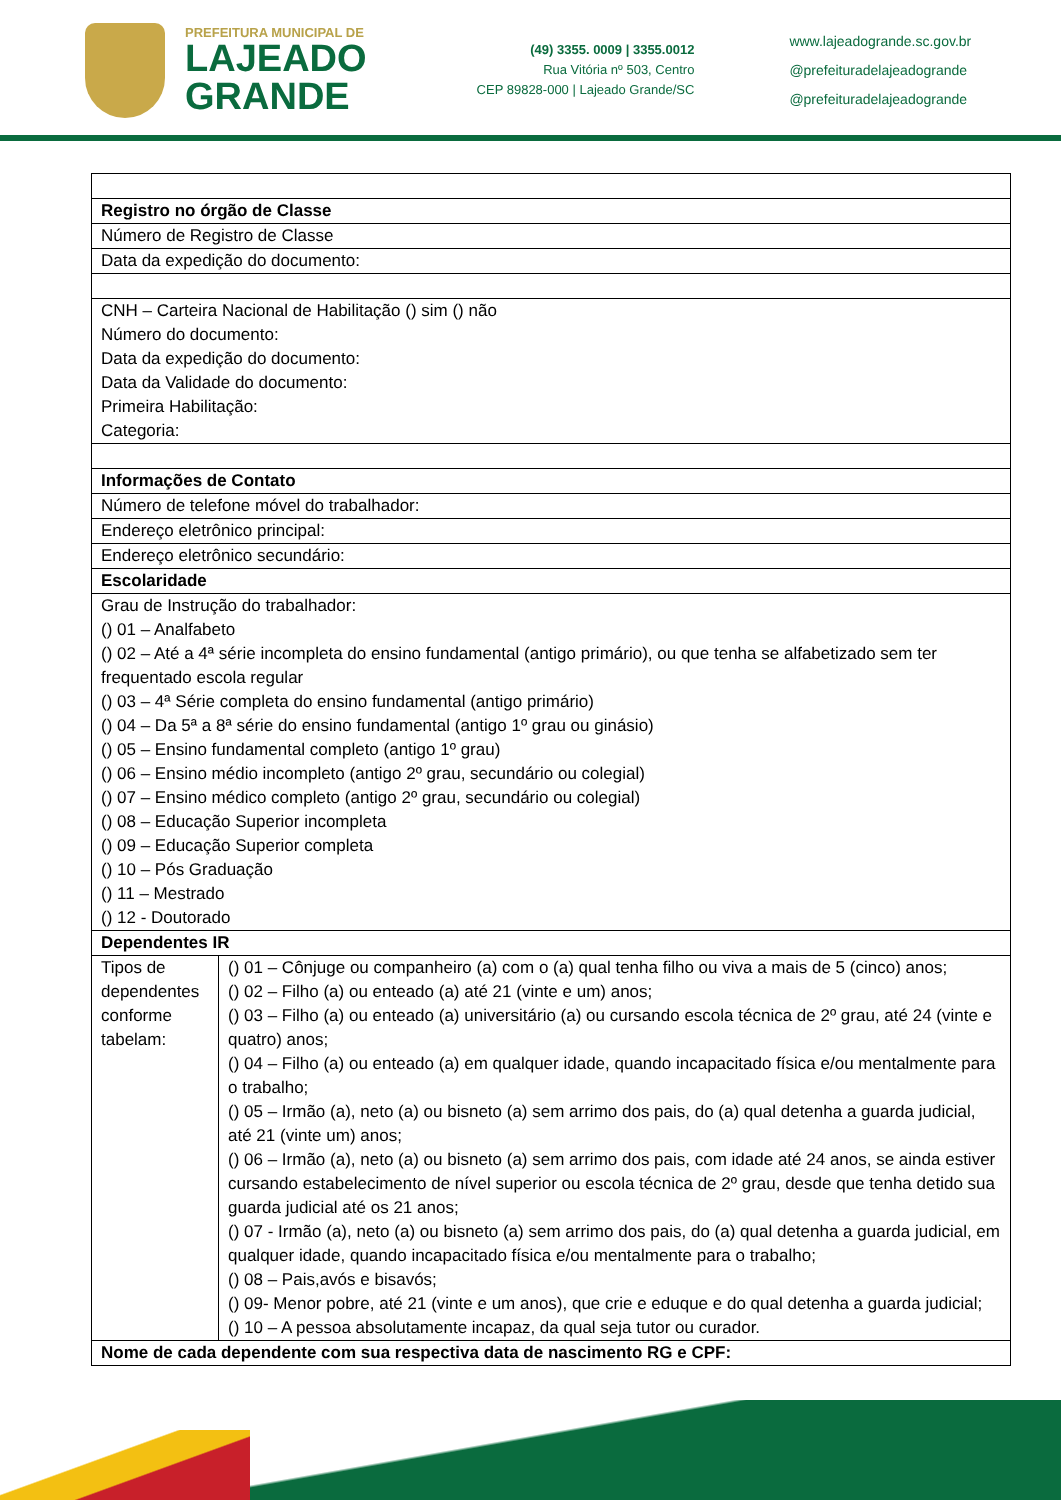PREFEITURA MUNICIPAL DE
LAJEADO
GRANDE
(49) 3355. 0009 | 3355.0012
Rua Vitória nº 503, Centro
CEP 89828-000 | Lajeado Grande/SC
www.lajeadogrande.sc.gov.br
@prefeituradelajeadogrande
@prefeituradelajeadogrande
| Registro no órgão de Classe | |
| Número de Registro de Classe | |
| Data da expedição do documento: | |
| CNH – Carteira Nacional de Habilitação () sim () não Número do documento: Data da expedição do documento: Data da Validade do documento: Primeira Habilitação: Categoria: | |
| Informações de Contato | |
| Número de telefone móvel do trabalhador: | |
| Endereço eletrônico principal: | |
| Endereço eletrônico secundário: | |
| Escolaridade | |
| Grau de Instrução do trabalhador: () 01 – Analfabeto () 02 – Até a 4ª série incompleta do ensino fundamental (antigo primário), ou que tenha se alfabetizado sem ter frequentado escola regular () 03 – 4ª Série completa do ensino fundamental (antigo primário) () 04 – Da 5ª a 8ª série do ensino fundamental (antigo 1º grau ou ginásio) () 05 – Ensino fundamental completo (antigo 1º grau) () 06 – Ensino médio incompleto (antigo 2º grau, secundário ou colegial) () 07 – Ensino médico completo (antigo 2º grau, secundário ou colegial) () 08 – Educação Superior incompleta () 09 – Educação Superior completa () 10 – Pós Graduação () 11 – Mestrado () 12 - Doutorado | |
| Dependentes IR | |
| Tipos de dependentes conforme tabelam: | () 01 – Cônjuge ou companheiro (a) com o (a) qual tenha filho ou viva a mais de 5 (cinco) anos; () 02 – Filho (a) ou enteado (a) até 21 (vinte e um) anos; () 03 – Filho (a) ou enteado (a) universitário (a) ou cursando escola técnica de 2º grau, até 24 (vinte e quatro) anos; () 04 – Filho (a) ou enteado (a) em qualquer idade, quando incapacitado física e/ou mentalmente para o trabalho; () 05 – Irmão (a), neto (a) ou bisneto (a) sem arrimo dos pais, do (a) qual detenha a guarda judicial, até 21 (vinte um) anos; () 06 – Irmão (a), neto (a) ou bisneto (a) sem arrimo dos pais, com idade até 24 anos, se ainda estiver cursando estabelecimento de nível superior ou escola técnica de 2º grau, desde que tenha detido sua guarda judicial até os 21 anos; () 07 - Irmão (a), neto (a) ou bisneto (a) sem arrimo dos pais, do (a) qual detenha a guarda judicial, em qualquer idade, quando incapacitado física e/ou mentalmente para o trabalho; () 08 – Pais,avós e bisavós; () 09- Menor pobre, até 21 (vinte e um anos), que crie e eduque e do qual detenha a guarda judicial; () 10 – A pessoa absolutamente incapaz, da qual seja tutor ou curador. |
| Nome de cada dependente com sua respectiva data de nascimento RG e CPF: | |